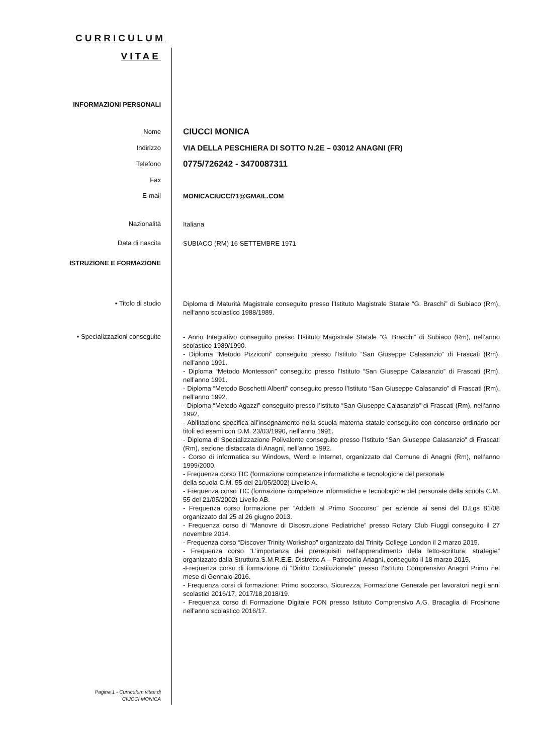CURRICULUM
VITAE
INFORMAZIONI PERSONALI
Nome
CIUCCI MONICA
Indirizzo
VIA DELLA PESCHIERA DI SOTTO N.2E – 03012 ANAGNI (FR)
Telefono
0775/726242 - 3470087311
Fax
E-mail
MONICACIUCCI71@GMAIL.COM
Nazionalità
Italiana
Data di nascita
SUBIACO (RM) 16 SETTEMBRE 1971
ISTRUZIONE E FORMAZIONE
• Titolo di studio
Diploma di Maturità Magistrale conseguito presso l’Istituto Magistrale Statale “G. Braschi” di Subiaco (Rm), nell’anno scolastico 1988/1989.
• Specializzazioni conseguite
- Anno Integrativo conseguito presso l’Istituto Magistrale Statale “G. Braschi” di Subiaco (Rm), nell’anno scolastico 1989/1990.
- Diploma “Metodo Pizziconi” conseguito presso l’Istituto “San Giuseppe Calasanzio” di Frascati (Rm), nell’anno 1991.
- Diploma “Metodo Montessori” conseguito presso l’Istituto “San Giuseppe Calasanzio” di Frascati (Rm), nell’anno 1991.
- Diploma “Metodo Boschetti Alberti” conseguito presso l’Istituto “San Giuseppe Calasanzio” di Frascati (Rm), nell’anno 1992.
- Diploma “Metodo Agazzi” conseguito presso l’Istituto “San Giuseppe Calasanzio” di Frascati (Rm), nell’anno 1992.
- Abilitazione specifica all’insegnamento nella scuola materna statale conseguito con concorso ordinario per titoli ed esami con D.M. 23/03/1990, nell’anno 1991.
- Diploma di Specializzazione Polivalente conseguito presso l’Istituto “San Giuseppe Calasanzio” di Frascati (Rm), sezione distaccata di Anagni, nell’anno 1992.
- Corso di informatica su Windows, Word e Internet, organizzato dal Comune di Anagni (Rm), nell’anno 1999/2000.
- Frequenza corso TIC (formazione competenze informatiche e tecnologiche del personale
della scuola C.M. 55 del 21/05/2002) Livello A.
- Frequenza corso TIC (formazione competenze informatiche e tecnologiche del personale della scuola C.M. 55 del 21/05/2002) Livello AB.
- Frequenza corso formazione per “Addetti al Primo Soccorso” per aziende ai sensi del D.Lgs 81/08 organizzato dal 25 al 26 giugno 2013.
- Frequenza corso di “Manovre di Disostruzione Pediatriche” presso Rotary Club Fiuggi conseguito il 27 novembre 2014.
- Frequenza corso “Discover Trinity Workshop” organizzato dal Trinity College London il 2 marzo 2015.
- Frequenza corso “L’importanza dei prerequisiti nell’apprendimento della letto-scrittura: strategie” organizzato dalla Struttura S.M.R.E.E. Distretto A – Patrocinio Anagni, conseguito il 18 marzo 2015.
-Frequenza corso di formazione di “Diritto Costituzionale” presso l’Istituto Comprensivo Anagni Primo nel mese di Gennaio 2016.
- Frequenza corsi di formazione: Primo soccorso, Sicurezza, Formazione Generale per lavoratori negli anni scolastici 2016/17, 2017/18,2018/19.
- Frequenza corso di Formazione Digitale PON presso Istituto Comprensivo A.G. Bracaglia di Frosinone nell’anno scolastico 2016/17.
Pagina 1 - Curriculum vitae di
CIUCCI MONICA